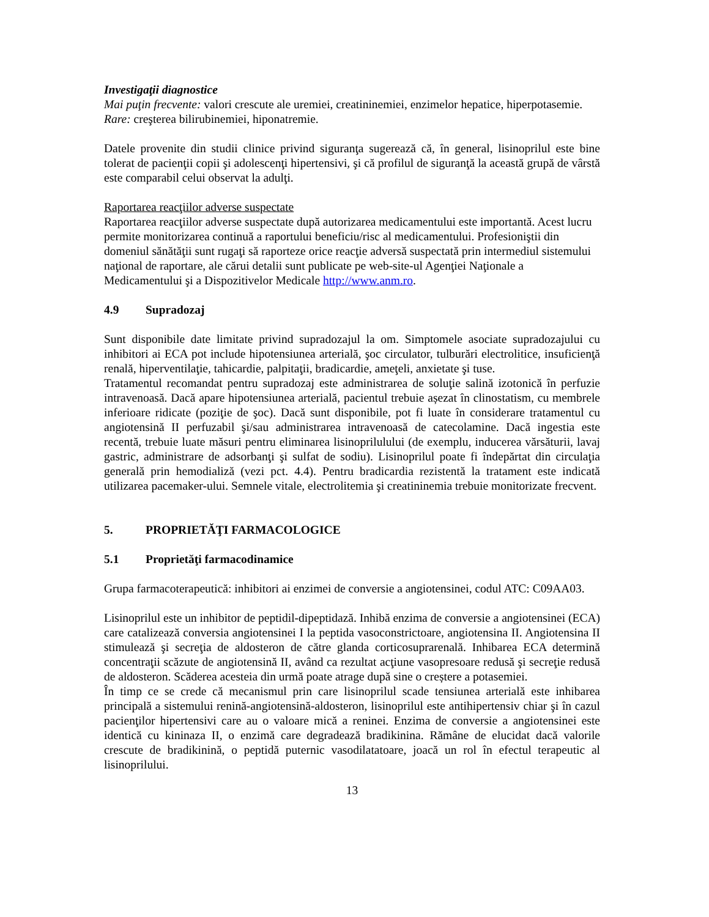Investigaţii diagnostice
Mai puţin frecvente: valori crescute ale uremiei, creatininemiei, enzimelor hepatice, hiperpotasemie.
Rare: creşterea bilirubinemiei, hiponatremie.
Datele provenite din studii clinice privind siguranţa sugerează că, în general, lisinoprilul este bine tolerat de pacienţii copii şi adolescenţi hipertensivi, şi că profilul de siguranţă la această grupă de vârstă este comparabil celui observat la adulţi.
Raportarea reacţiilor adverse suspectate
Raportarea reacţiilor adverse suspectate după autorizarea medicamentului este importantă. Acest lucru permite monitorizarea continuă a raportului beneficiu/risc al medicamentului. Profesioniştii din domeniul sănătăţii sunt rugaţi să raporteze orice reacţie adversă suspectată prin intermediul sistemului naţional de raportare, ale cărui detalii sunt publicate pe web-site-ul Agenţiei Naţionale a Medicamentului şi a Dispozitivelor Medicale http://www.anm.ro.
4.9 Supradozaj
Sunt disponibile date limitate privind supradozajul la om. Simptomele asociate supradozajului cu inhibitori ai ECA pot include hipotensiunea arterială, şoc circulator, tulburări electrolitice, insuficienţă renală, hiperventilaţie, tahicardie, palpitaţii, bradicardie, ameţeli, anxietate şi tuse.
Tratamentul recomandat pentru supradozaj este administrarea de soluţie salină izotonică în perfuzie intravenoasă. Dacă apare hipotensiunea arterială, pacientul trebuie așezat în clinostatism, cu membrele inferioare ridicate (poziţie de şoc). Dacă sunt disponibile, pot fi luate în considerare tratamentul cu angiotensină II perfuzabil şi/sau administrarea intravenoasă de catecolamine. Dacă ingestia este recentă, trebuie luate măsuri pentru eliminarea lisinoprilulului (de exemplu, inducerea vărsăturii, lavaj gastric, administrare de adsorbanţi şi sulfat de sodiu). Lisinoprilul poate fi îndepărtat din circulaţia generală prin hemodializă (vezi pct. 4.4). Pentru bradicardia rezistentă la tratament este indicată utilizarea pacemaker-ului. Semnele vitale, electrolitemia şi creatininemia trebuie monitorizate frecvent.
5. PROPRIETĂŢI FARMACOLOGICE
5.1 Proprietăţi farmacodinamice
Grupa farmacoterapeutică: inhibitori ai enzimei de conversie a angiotensinei, codul ATC: C09AA03.
Lisinoprilul este un inhibitor de peptidil-dipeptidază. Inhibă enzima de conversie a angiotensinei (ECA) care catalizează conversia angiotensinei I la peptida vasoconstrictoare, angiotensina II. Angiotensina II stimulează şi secreţia de aldosteron de către glanda corticosuprarenală. Inhibarea ECA determină concentraţii scăzute de angiotensină II, având ca rezultat acţiune vasopresoare redusă şi secreţie redusă de aldosteron. Scăderea acesteia din urmă poate atrage după sine o creștere a potasemiei.
În timp ce se crede că mecanismul prin care lisinoprilul scade tensiunea arterială este inhibarea principală a sistemului renină-angiotensină-aldosteron, lisinoprilul este antihipertensiv chiar şi în cazul pacienţilor hipertensivi care au o valoare mică a reninei. Enzima de conversie a angiotensinei este identică cu kininaza II, o enzimă care degradează bradikinina. Rămâne de elucidat dacă valorile crescute de bradikinină, o peptidă puternic vasodilatatoare, joacă un rol în efectul terapeutic al lisinoprilului.
13